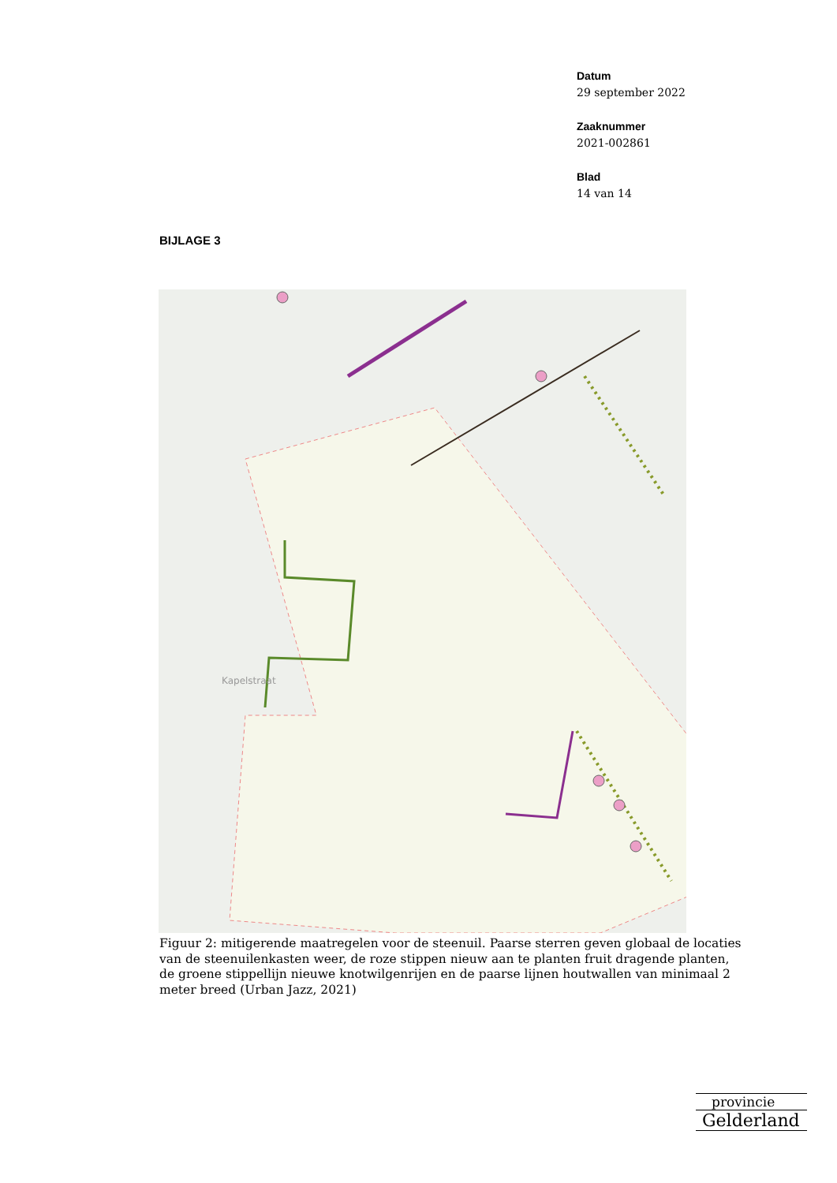Datum
29 september 2022
Zaaknummer
2021-002861
Blad
14 van 14
BIJLAGE 3
Kapelstraat
Figuur 2: mitigerende maatregelen voor de steenuil. Paarse sterren geven globaal de locaties van de steenuilenkasten weer, de roze stippen nieuw aan te planten fruit dragende planten, de groene stippellijn nieuwe knotwilgenrijen en de paarse lijnen houtwallen van minimaal 2 meter breed (Urban Jazz, 2021)
provincie
Gelderland